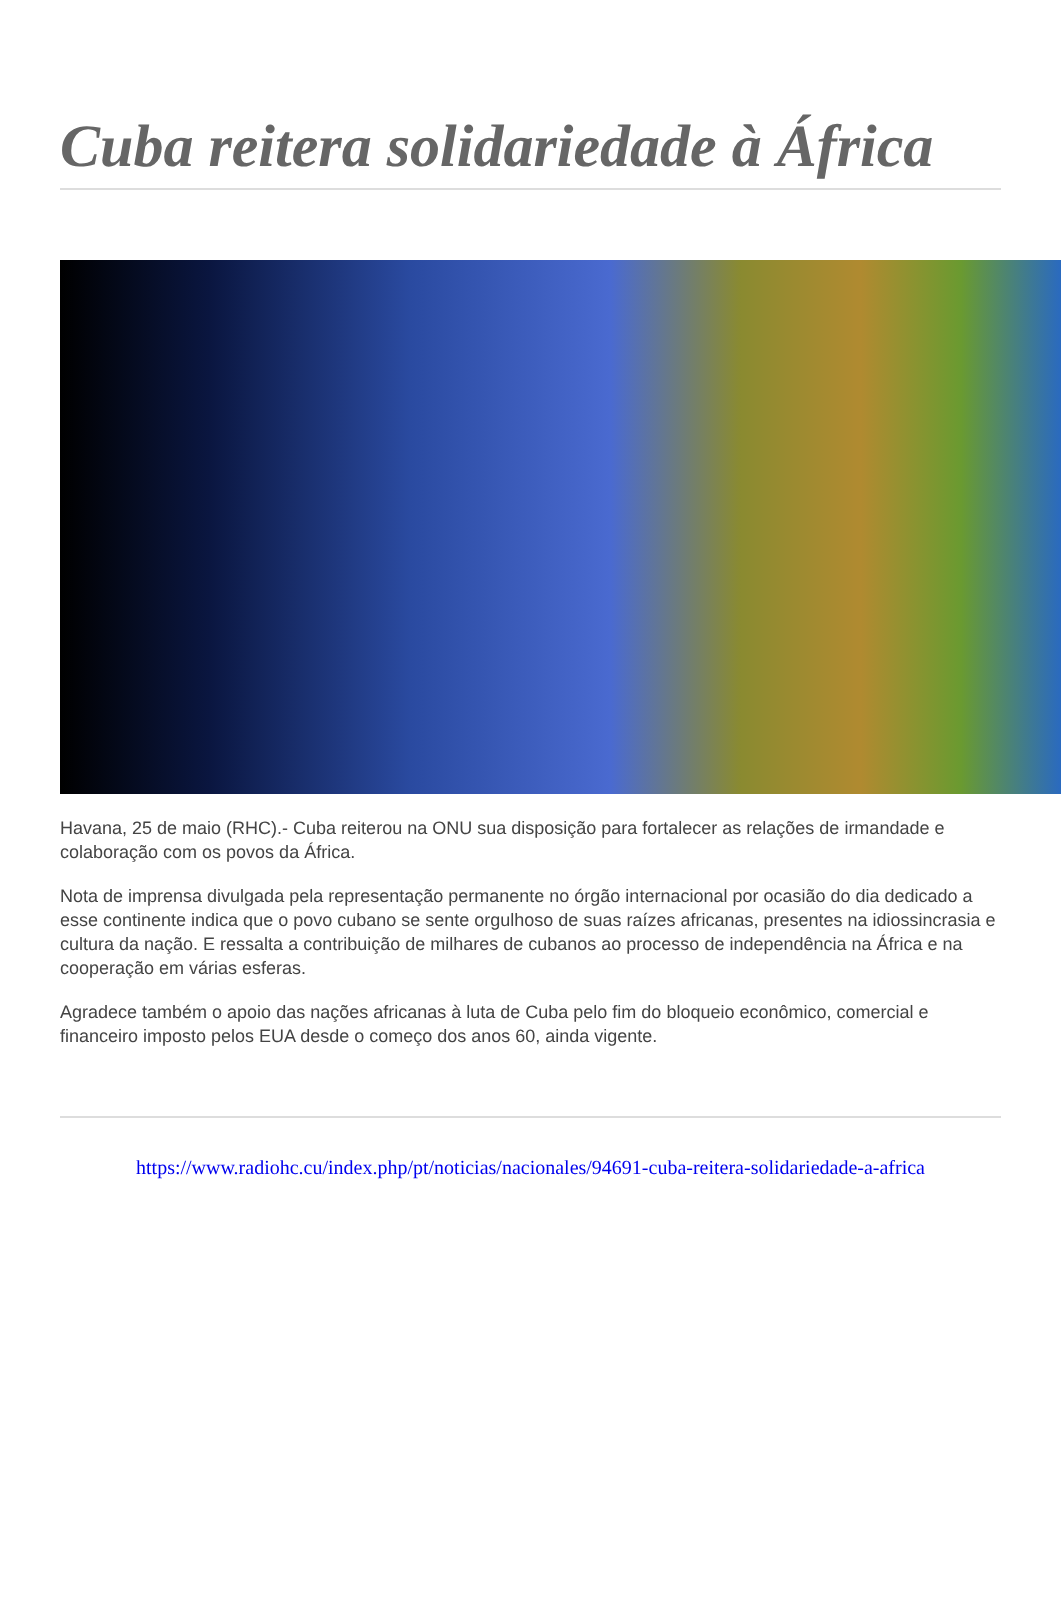Cuba reitera solidariedade à África
Havana, 25 de maio (RHC).- Cuba reiterou na ONU sua disposição para fortalecer as relações de irmandade e colaboração com os povos da África.
Nota de imprensa divulgada pela representação permanente no órgão internacional por ocasião do dia dedicado a esse continente indica que o povo cubano se sente orgulhoso de suas raízes africanas, presentes na idiossincrasia e cultura da nação. E ressalta a contribuição de milhares de cubanos ao processo de independência na África e na cooperação em várias esferas.
Agradece também o apoio das nações africanas à luta de Cuba pelo fim do bloqueio econômico, comercial e financeiro imposto pelos EUA desde o começo dos anos 60, ainda vigente.
https://www.radiohc.cu/index.php/pt/noticias/nacionales/94691-cuba-reitera-solidariedade-a-africa